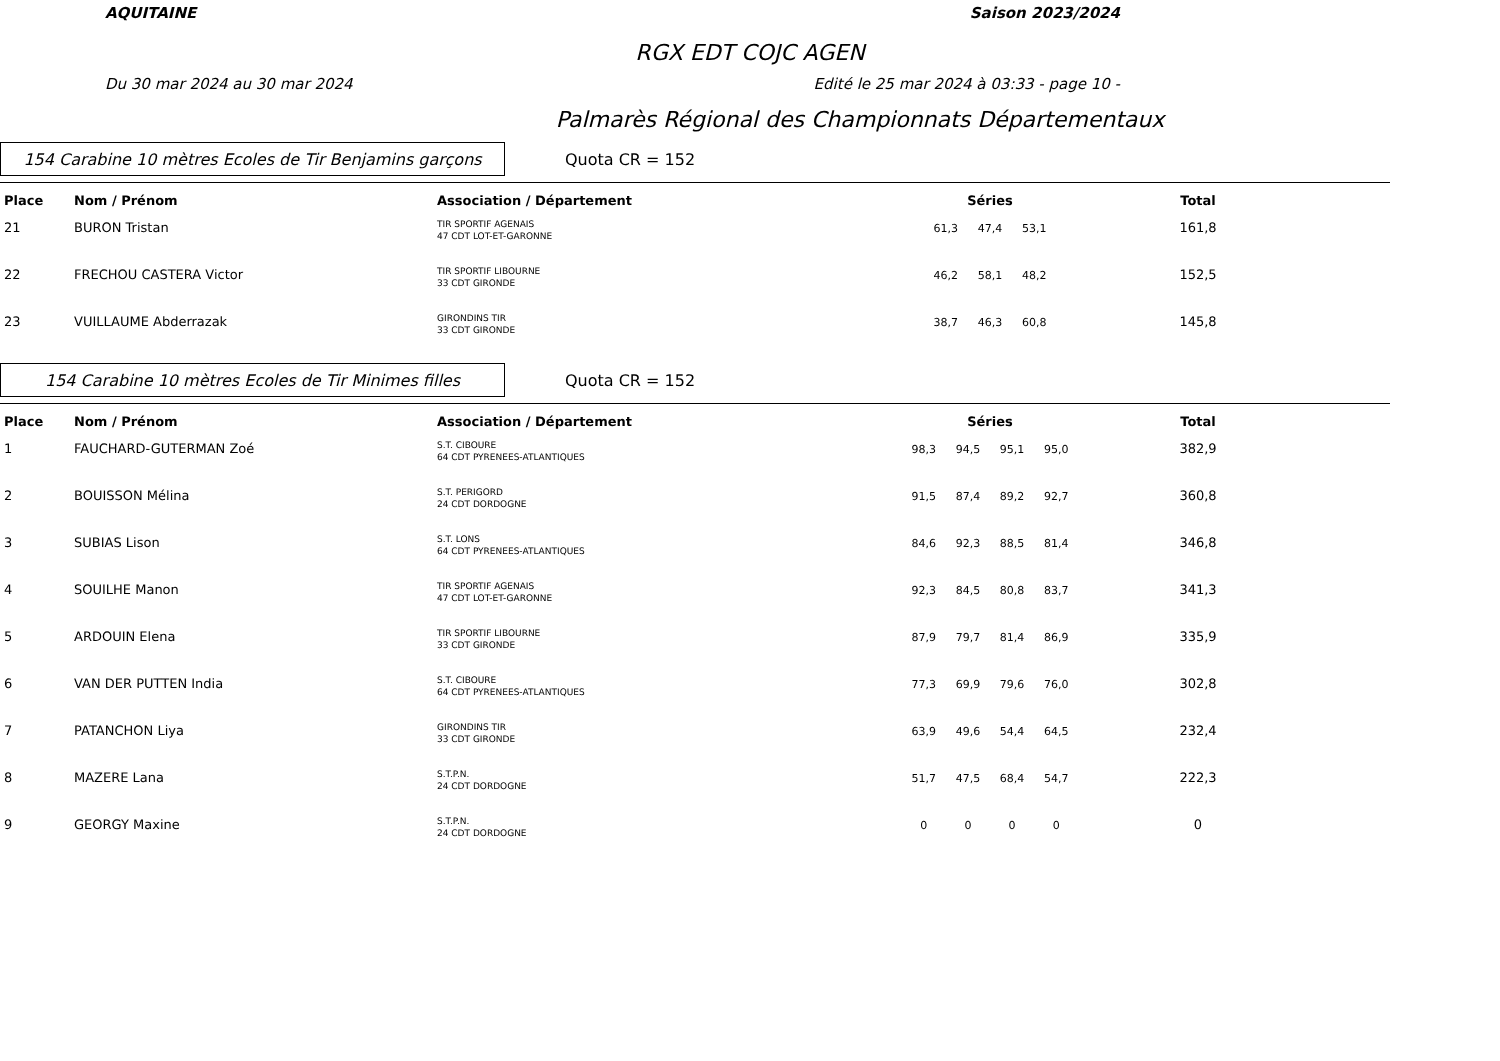AQUITAINE Saison 2023/2024
RGX EDT COJC AGEN
Du 30 mar 2024 au 30 mar 2024 Edité le 25 mar 2024 à 03:33 - page 10 -
Palmarès Régional des Championnats Départementaux
154 Carabine 10 mètres Ecoles de Tir Benjamins garçons
Quota CR = 152
| Place | Nom / Prénom | Association / Département | Séries | Total | |
| --- | --- | --- | --- | --- | --- |
| 21 | BURON Tristan | TIR SPORTIF AGENAIS 47 CDT LOT-ET-GARONNE | 61,3 47,4 53,1 | 161,8 | |
| 22 | FRECHOU CASTERA Victor | TIR SPORTIF LIBOURNE 33 CDT GIRONDE | 46,2 58,1 48,2 | 152,5 | |
| 23 | VUILLAUME Abderrazak | GIRONDINS TIR 33 CDT GIRONDE | 38,7 46,3 60,8 | 145,8 | |
154 Carabine 10 mètres Ecoles de Tir Minimes filles
Quota CR = 152
| Place | Nom / Prénom | Association / Département | Séries | Total | |
| --- | --- | --- | --- | --- | --- |
| 1 | FAUCHARD-GUTERMAN Zoé | S.T. CIBOURE 64 CDT PYRENEES-ATLANTIQUES | 98,3 94,5 95,1 95,0 | 382,9 | |
| 2 | BOUISSON Mélina | S.T. PERIGORD 24 CDT DORDOGNE | 91,5 87,4 89,2 92,7 | 360,8 | |
| 3 | SUBIAS Lison | S.T. LONS 64 CDT PYRENEES-ATLANTIQUES | 84,6 92,3 88,5 81,4 | 346,8 | |
| 4 | SOUILHE Manon | TIR SPORTIF AGENAIS 47 CDT LOT-ET-GARONNE | 92,3 84,5 80,8 83,7 | 341,3 | |
| 5 | ARDOUIN Elena | TIR SPORTIF LIBOURNE 33 CDT GIRONDE | 87,9 79,7 81,4 86,9 | 335,9 | |
| 6 | VAN DER PUTTEN India | S.T. CIBOURE 64 CDT PYRENEES-ATLANTIQUES | 77,3 69,9 79,6 76,0 | 302,8 | |
| 7 | PATANCHON Liya | GIRONDINS TIR 33 CDT GIRONDE | 63,9 49,6 54,4 64,5 | 232,4 | |
| 8 | MAZERE Lana | S.T.P.N. 24 CDT DORDOGNE | 51,7 47,5 68,4 54,7 | 222,3 | |
| 9 | GEORGY Maxine | S.T.P.N. 24 CDT DORDOGNE | 0 0 0 0 | 0 | |